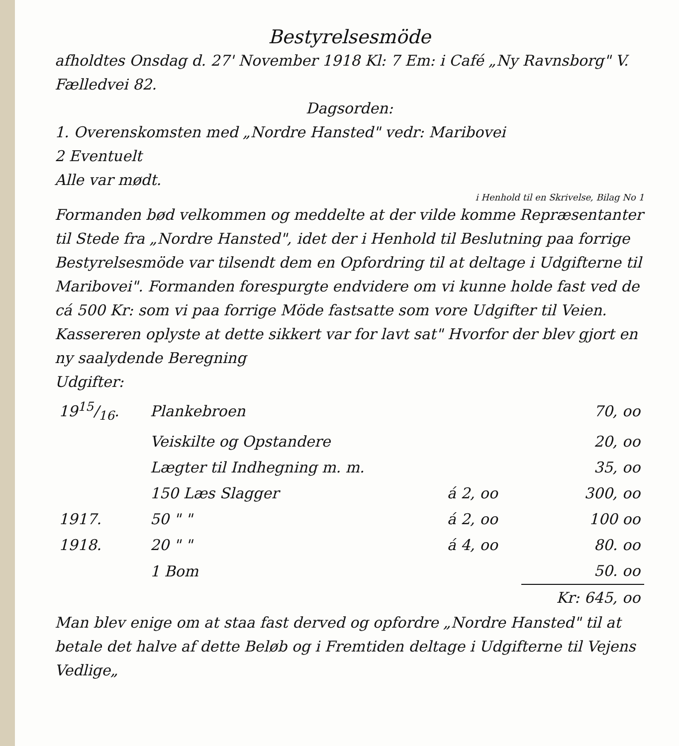Bestyrelsesmöde
afholdtes Onsdag d. 27' November 1918 Kl: 7 Em: i Café „Ny Ravnsborg" V. Fælledvei 82.
Dagsorden:
1. Overenskomsten med „Nordre Hansted" vedr: Maribovei
2 Eventuelt
Alle var mødt.
i Henhold til en Skrivelse, Bilag No 1
Formanden bød velkommen og meddelte at der vilde komme Repræsentanter til Stede fra „Nordre Hansted", idet der i Henhold til Beslutning paa forrige Bestyrelsesmöde var tilsendt dem en Opfordring til at deltage i Udgifterne til Maribovei". Formanden forespurgte endvidere om vi kunne holde fast ved de cá 500 Kr: som vi paa forrige Möde fastsatte som vore Udgifter til Veien.
Kassereren oplyste at dette sikkert var for lavt sat" Hvorfor der blev gjort en ny saalydende Beregning
Udgifter:
| 1915/16. | Plankebroen | | 70, oo |
| | Veiskilte og Opstandere | | 20, oo |
| | Lægter til Indhegning m. m. | | 35, oo |
| | 150 Læs Slagger | á 2, oo | 300, oo |
| 1917. | 50 " " | á 2, oo | 100 oo |
| 1918. | 20 " " | á 4, oo | 80. oo |
| | 1 Bom | | 50. oo |
| | | | Kr: 645, oo |
Man blev enige om at staa fast derved og opfordre „Nordre Hansted" til at betale det halve af dette Beløb og i Fremtiden deltage i Udgifterne til Vejens Vedlige„